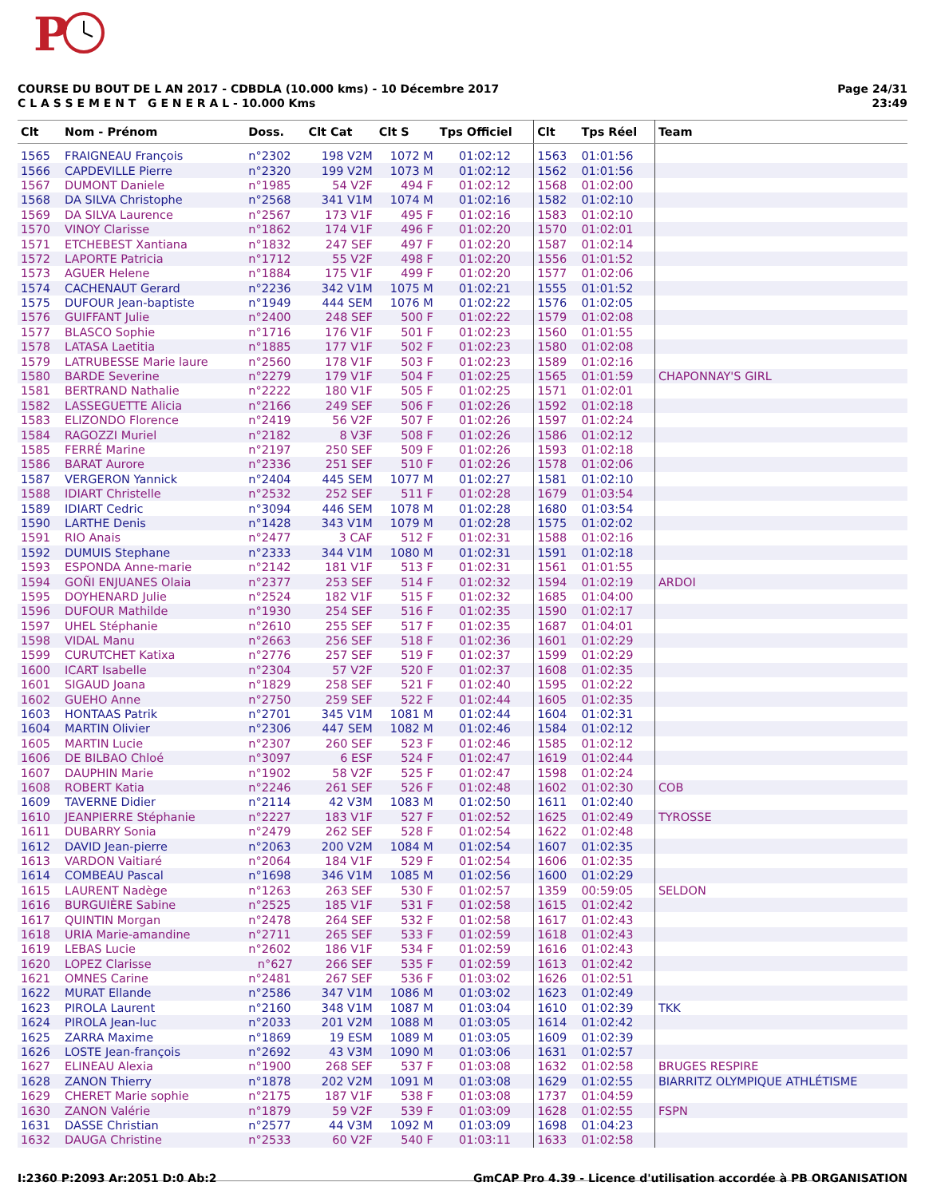P
COURSE DU BOUT DE L AN 2017 - CDBDLA (10.000 kms) - 10 Décembre 2017
C L A S S E M E N T G E N E R A L - 10.000 Kms
Page 24/31
23:49
| Clt | Nom - Prénom | Doss. | Clt Cat | Clt S | Tps Officiel | Clt | Tps Réel | Team |
| --- | --- | --- | --- | --- | --- | --- | --- | --- |
| 1565 | FRAIGNEAU François | n°2302 | 198 V2M | 1072 M | 01:02:12 | 1563 | 01:01:56 | |
| 1566 | CAPDEVILLE Pierre | n°2320 | 199 V2M | 1073 M | 01:02:12 | 1562 | 01:01:56 | |
| 1567 | DUMONT Daniele | n°1985 | 54 V2F | 494 F | 01:02:12 | 1568 | 01:02:00 | |
| 1568 | DA SILVA Christophe | n°2568 | 341 V1M | 1074 M | 01:02:16 | 1582 | 01:02:10 | |
| 1569 | DA SILVA Laurence | n°2567 | 173 V1F | 495 F | 01:02:16 | 1583 | 01:02:10 | |
| 1570 | VINOY Clarisse | n°1862 | 174 V1F | 496 F | 01:02:20 | 1570 | 01:02:01 | |
| 1571 | ETCHEBEST Xantiana | n°1832 | 247 SEF | 497 F | 01:02:20 | 1587 | 01:02:14 | |
| 1572 | LAPORTE Patricia | n°1712 | 55 V2F | 498 F | 01:02:20 | 1556 | 01:01:52 | |
| 1573 | AGUER Helene | n°1884 | 175 V1F | 499 F | 01:02:20 | 1577 | 01:02:06 | |
| 1574 | CACHENAUT Gerard | n°2236 | 342 V1M | 1075 M | 01:02:21 | 1555 | 01:01:52 | |
| 1575 | DUFOUR Jean-baptiste | n°1949 | 444 SEM | 1076 M | 01:02:22 | 1576 | 01:02:05 | |
| 1576 | GUIFFANT Julie | n°2400 | 248 SEF | 500 F | 01:02:22 | 1579 | 01:02:08 | |
| 1577 | BLASCO Sophie | n°1716 | 176 V1F | 501 F | 01:02:23 | 1560 | 01:01:55 | |
| 1578 | LATASA Laetitia | n°1885 | 177 V1F | 502 F | 01:02:23 | 1580 | 01:02:08 | |
| 1579 | LATRUBESSE Marie laure | n°2560 | 178 V1F | 503 F | 01:02:23 | 1589 | 01:02:16 | |
| 1580 | BARDE Severine | n°2279 | 179 V1F | 504 F | 01:02:25 | 1565 | 01:01:59 | CHAPONNAY'S GIRL |
| 1581 | BERTRAND Nathalie | n°2222 | 180 V1F | 505 F | 01:02:25 | 1571 | 01:02:01 | |
| 1582 | LASSEGUETTE Alicia | n°2166 | 249 SEF | 506 F | 01:02:26 | 1592 | 01:02:18 | |
| 1583 | ELIZONDO Florence | n°2419 | 56 V2F | 507 F | 01:02:26 | 1597 | 01:02:24 | |
| 1584 | RAGOZZI Muriel | n°2182 | 8 V3F | 508 F | 01:02:26 | 1586 | 01:02:12 | |
| 1585 | FERRÉ Marine | n°2197 | 250 SEF | 509 F | 01:02:26 | 1593 | 01:02:18 | |
| 1586 | BARAT Aurore | n°2336 | 251 SEF | 510 F | 01:02:26 | 1578 | 01:02:06 | |
| 1587 | VERGERON Yannick | n°2404 | 445 SEM | 1077 M | 01:02:27 | 1581 | 01:02:10 | |
| 1588 | IDIART Christelle | n°2532 | 252 SEF | 511 F | 01:02:28 | 1679 | 01:03:54 | |
| 1589 | IDIART Cedric | n°3094 | 446 SEM | 1078 M | 01:02:28 | 1680 | 01:03:54 | |
| 1590 | LARTHE Denis | n°1428 | 343 V1M | 1079 M | 01:02:28 | 1575 | 01:02:02 | |
| 1591 | RIO Anais | n°2477 | 3 CAF | 512 F | 01:02:31 | 1588 | 01:02:16 | |
| 1592 | DUMUIS Stephane | n°2333 | 344 V1M | 1080 M | 01:02:31 | 1591 | 01:02:18 | |
| 1593 | ESPONDA Anne-marie | n°2142 | 181 V1F | 513 F | 01:02:31 | 1561 | 01:01:55 | |
| 1594 | GOÑI ENJUANES Olaia | n°2377 | 253 SEF | 514 F | 01:02:32 | 1594 | 01:02:19 | ARDOI |
| 1595 | DOYHENARD Julie | n°2524 | 182 V1F | 515 F | 01:02:32 | 1685 | 01:04:00 | |
| 1596 | DUFOUR Mathilde | n°1930 | 254 SEF | 516 F | 01:02:35 | 1590 | 01:02:17 | |
| 1597 | UHEL Stéphanie | n°2610 | 255 SEF | 517 F | 01:02:35 | 1687 | 01:04:01 | |
| 1598 | VIDAL Manu | n°2663 | 256 SEF | 518 F | 01:02:36 | 1601 | 01:02:29 | |
| 1599 | CURUTCHET Katixa | n°2776 | 257 SEF | 519 F | 01:02:37 | 1599 | 01:02:29 | |
| 1600 | ICART Isabelle | n°2304 | 57 V2F | 520 F | 01:02:37 | 1608 | 01:02:35 | |
| 1601 | SIGAUD Joana | n°1829 | 258 SEF | 521 F | 01:02:40 | 1595 | 01:02:22 | |
| 1602 | GUEHO Anne | n°2750 | 259 SEF | 522 F | 01:02:44 | 1605 | 01:02:35 | |
| 1603 | HONTAAS Patrik | n°2701 | 345 V1M | 1081 M | 01:02:44 | 1604 | 01:02:31 | |
| 1604 | MARTIN Olivier | n°2306 | 447 SEM | 1082 M | 01:02:46 | 1584 | 01:02:12 | |
| 1605 | MARTIN Lucie | n°2307 | 260 SEF | 523 F | 01:02:46 | 1585 | 01:02:12 | |
| 1606 | DE BILBAO Chloé | n°3097 | 6 ESF | 524 F | 01:02:47 | 1619 | 01:02:44 | |
| 1607 | DAUPHIN Marie | n°1902 | 58 V2F | 525 F | 01:02:47 | 1598 | 01:02:24 | |
| 1608 | ROBERT Katia | n°2246 | 261 SEF | 526 F | 01:02:48 | 1602 | 01:02:30 | COB |
| 1609 | TAVERNE Didier | n°2114 | 42 V3M | 1083 M | 01:02:50 | 1611 | 01:02:40 | |
| 1610 | JEANPIERRE Stéphanie | n°2227 | 183 V1F | 527 F | 01:02:52 | 1625 | 01:02:49 | TYROSSE |
| 1611 | DUBARRY Sonia | n°2479 | 262 SEF | 528 F | 01:02:54 | 1622 | 01:02:48 | |
| 1612 | DAVID Jean-pierre | n°2063 | 200 V2M | 1084 M | 01:02:54 | 1607 | 01:02:35 | |
| 1613 | VARDON Vaitiaré | n°2064 | 184 V1F | 529 F | 01:02:54 | 1606 | 01:02:35 | |
| 1614 | COMBEAU Pascal | n°1698 | 346 V1M | 1085 M | 01:02:56 | 1600 | 01:02:29 | |
| 1615 | LAURENT Nadège | n°1263 | 263 SEF | 530 F | 01:02:57 | 1359 | 00:59:05 | SELDON |
| 1616 | BURGUIÈRE Sabine | n°2525 | 185 V1F | 531 F | 01:02:58 | 1615 | 01:02:42 | |
| 1617 | QUINTIN Morgan | n°2478 | 264 SEF | 532 F | 01:02:58 | 1617 | 01:02:43 | |
| 1618 | URIA Marie-amandine | n°2711 | 265 SEF | 533 F | 01:02:59 | 1618 | 01:02:43 | |
| 1619 | LEBAS Lucie | n°2602 | 186 V1F | 534 F | 01:02:59 | 1616 | 01:02:43 | |
| 1620 | LOPEZ Clarisse | n°627 | 266 SEF | 535 F | 01:02:59 | 1613 | 01:02:42 | |
| 1621 | OMNES Carine | n°2481 | 267 SEF | 536 F | 01:03:02 | 1626 | 01:02:51 | |
| 1622 | MURAT Ellande | n°2586 | 347 V1M | 1086 M | 01:03:02 | 1623 | 01:02:49 | |
| 1623 | PIROLA Laurent | n°2160 | 348 V1M | 1087 M | 01:03:04 | 1610 | 01:02:39 | TKK |
| 1624 | PIROLA Jean-luc | n°2033 | 201 V2M | 1088 M | 01:03:05 | 1614 | 01:02:42 | |
| 1625 | ZARRA Maxime | n°1869 | 19 ESM | 1089 M | 01:03:05 | 1609 | 01:02:39 | |
| 1626 | LOSTE Jean-françois | n°2692 | 43 V3M | 1090 M | 01:03:06 | 1631 | 01:02:57 | |
| 1627 | ELINEAU Alexia | n°1900 | 268 SEF | 537 F | 01:03:08 | 1632 | 01:02:58 | BRUGES RESPIRE |
| 1628 | ZANON Thierry | n°1878 | 202 V2M | 1091 M | 01:03:08 | 1629 | 01:02:55 | BIARRITZ OLYMPIQUE ATHLÉTISME |
| 1629 | CHERET Marie sophie | n°2175 | 187 V1F | 538 F | 01:03:08 | 1737 | 01:04:59 | |
| 1630 | ZANON Valérie | n°1879 | 59 V2F | 539 F | 01:03:09 | 1628 | 01:02:55 | FSPN |
| 1631 | DASSE Christian | n°2577 | 44 V3M | 1092 M | 01:03:09 | 1698 | 01:04:23 | |
| 1632 | DAUGA Christine | n°2533 | 60 V2F | 540 F | 01:03:11 | 1633 | 01:02:58 | |
I:2360 P:2093 Ar:2051 D:0 Ab:2 GmCAP Pro 4.39 - Licence d'utilisation accordée à PB ORGANISATION